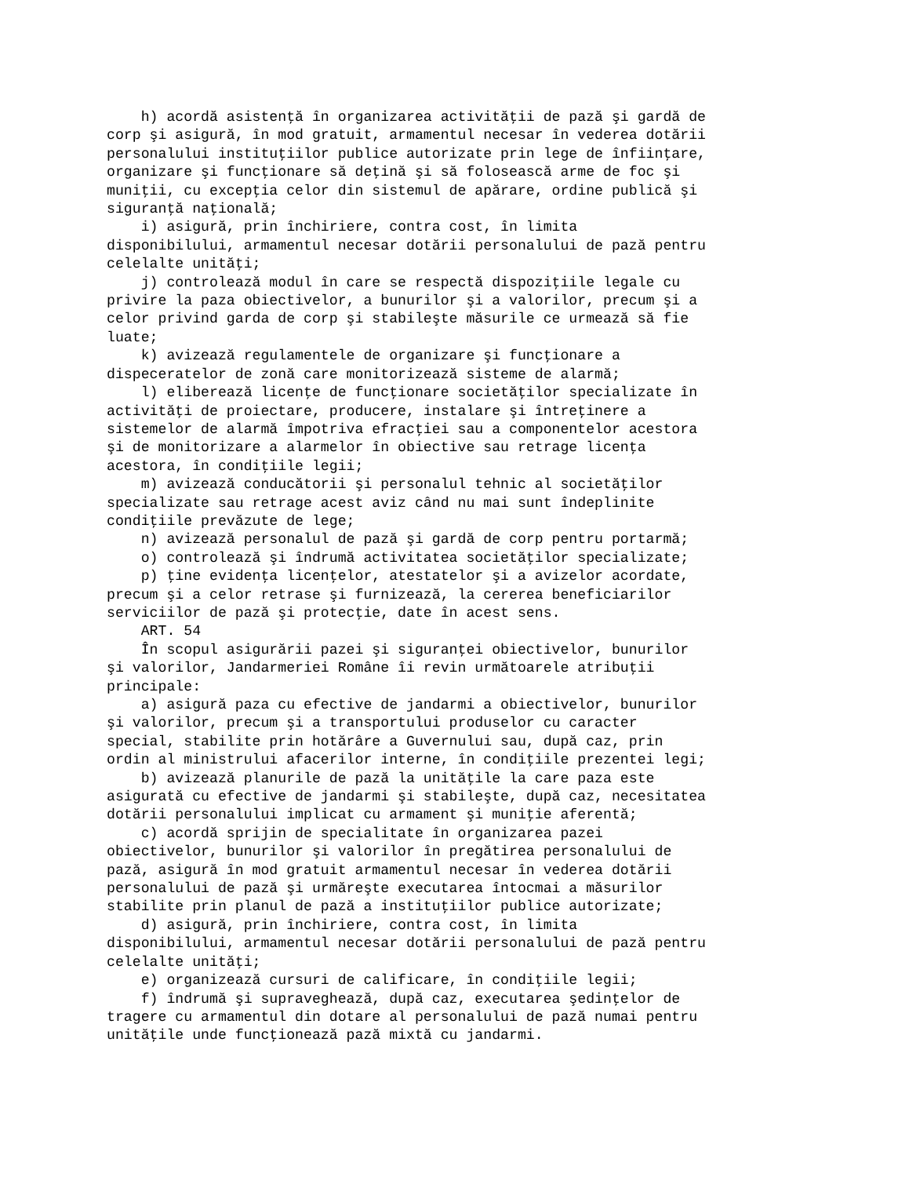h) acordă asistenţă în organizarea activităţii de pază şi gardă de
corp şi asigură, în mod gratuit, armamentul necesar în vederea dotării
personalului instituţiilor publice autorizate prin lege de înfiinţare,
organizare şi funcţionare să deţină şi să folosească arme de foc şi
muniţii, cu excepţia celor din sistemul de apărare, ordine publică şi
siguranţă naţională;
    i) asigură, prin închiriere, contra cost, în limita
disponibilului, armamentul necesar dotării personalului de pază pentru
celelalte unităţi;
    j) controlează modul în care se respectă dispoziţiile legale cu
privire la paza obiectivelor, a bunurilor şi a valorilor, precum şi a
celor privind garda de corp şi stabileşte măsurile ce urmează să fie
luate;
    k) avizează regulamentele de organizare şi funcţionare a
dispeceratelor de zonă care monitorizează sisteme de alarmă;
    l) eliberează licenţe de funcţionare societăţilor specializate în
activităţi de proiectare, producere, instalare şi întreţinere a
sistemelor de alarmă împotriva efracţiei sau a componentelor acestora
şi de monitorizare a alarmelor în obiective sau retrage licenţa
acestora, în condiţiile legii;
    m) avizează conducătorii şi personalul tehnic al societăţilor
specializate sau retrage acest aviz când nu mai sunt îndeplinite
condiţiile prevăzute de lege;
    n) avizează personalul de pază şi gardă de corp pentru portarmă;
    o) controlează şi îndrumă activitatea societăţilor specializate;
    p) ţine evidenţa licenţelor, atestatelor şi a avizelor acordate,
precum şi a celor retrase şi furnizează, la cererea beneficiarilor
serviciilor de pază şi protecţie, date în acest sens.
    ART. 54
    În scopul asigurării pazei şi siguranţei obiectivelor, bunurilor
şi valorilor, Jandarmeriei Române îi revin următoarele atribuţii
principale:
    a) asigură paza cu efective de jandarmi a obiectivelor, bunurilor
şi valorilor, precum şi a transportului produselor cu caracter
special, stabilite prin hotărâre a Guvernului sau, după caz, prin
ordin al ministrului afacerilor interne, în condiţiile prezentei legi;
    b) avizează planurile de pază la unităţile la care paza este
asigurată cu efective de jandarmi şi stabileşte, după caz, necesitatea
dotării personalului implicat cu armament şi muniţie aferentă;
    c) acordă sprijin de specialitate în organizarea pazei
obiectivelor, bunurilor şi valorilor în pregătirea personalului de
pază, asigură în mod gratuit armamentul necesar în vederea dotării
personalului de pază şi urmăreşte executarea întocmai a măsurilor
stabilite prin planul de pază a instituţiilor publice autorizate;
    d) asigură, prin închiriere, contra cost, în limita
disponibilului, armamentul necesar dotării personalului de pază pentru
celelalte unităţi;
    e) organizează cursuri de calificare, în condiţiile legii;
    f) îndrumă şi supraveghează, după caz, executarea şedinţelor de
tragere cu armamentul din dotare al personalului de pază numai pentru
unităţile unde funcţionează pază mixtă cu jandarmi.